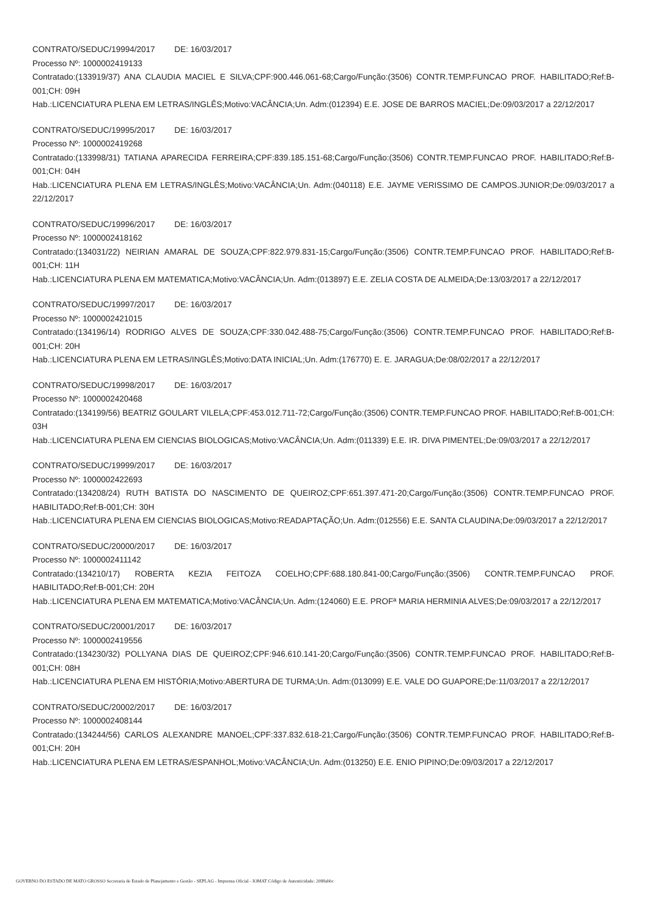CONTRATO/SEDUC/19994/2017 DE: 16/03/2017
Processo Nº: 1000002419133
Contratado:(133919/37) ANA CLAUDIA MACIEL E SILVA;CPF:900.446.061-68;Cargo/Função:(3506) CONTR.TEMP.FUNCAO PROF. HABILITADO;Ref:B-001;CH: 09H
Hab.:LICENCIATURA PLENA EM LETRAS/INGLÊS;Motivo:VACÂNCIA;Un. Adm:(012394) E.E. JOSE DE BARROS MACIEL;De:09/03/2017 a 22/12/2017
CONTRATO/SEDUC/19995/2017 DE: 16/03/2017
Processo Nº: 1000002419268
Contratado:(133998/31) TATIANA APARECIDA FERREIRA;CPF:839.185.151-68;Cargo/Função:(3506) CONTR.TEMP.FUNCAO PROF. HABILITADO;Ref:B-001;CH: 04H
Hab.:LICENCIATURA PLENA EM LETRAS/INGLÊS;Motivo:VACÂNCIA;Un. Adm:(040118) E.E. JAYME VERISSIMO DE CAMPOS.JUNIOR;De:09/03/2017 a 22/12/2017
CONTRATO/SEDUC/19996/2017 DE: 16/03/2017
Processo Nº: 1000002418162
Contratado:(134031/22) NEIRIAN AMARAL DE SOUZA;CPF:822.979.831-15;Cargo/Função:(3506) CONTR.TEMP.FUNCAO PROF. HABILITADO;Ref:B-001;CH: 11H
Hab.:LICENCIATURA PLENA EM MATEMATICA;Motivo:VACÂNCIA;Un. Adm:(013897) E.E. ZELIA COSTA DE ALMEIDA;De:13/03/2017 a 22/12/2017
CONTRATO/SEDUC/19997/2017 DE: 16/03/2017
Processo Nº: 1000002421015
Contratado:(134196/14) RODRIGO ALVES DE SOUZA;CPF:330.042.488-75;Cargo/Função:(3506) CONTR.TEMP.FUNCAO PROF. HABILITADO;Ref:B-001;CH: 20H
Hab.:LICENCIATURA PLENA EM LETRAS/INGLÊS;Motivo:DATA INICIAL;Un. Adm:(176770) E. E. JARAGUA;De:08/02/2017 a 22/12/2017
CONTRATO/SEDUC/19998/2017 DE: 16/03/2017
Processo Nº: 1000002420468
Contratado:(134199/56) BEATRIZ GOULART VILELA;CPF:453.012.711-72;Cargo/Função:(3506) CONTR.TEMP.FUNCAO PROF. HABILITADO;Ref:B-001;CH: 03H
Hab.:LICENCIATURA PLENA EM CIENCIAS BIOLOGICAS;Motivo:VACÂNCIA;Un. Adm:(011339) E.E. IR. DIVA PIMENTEL;De:09/03/2017 a 22/12/2017
CONTRATO/SEDUC/19999/2017 DE: 16/03/2017
Processo Nº: 1000002422693
Contratado:(134208/24) RUTH BATISTA DO NASCIMENTO DE QUEIROZ;CPF:651.397.471-20;Cargo/Função:(3506) CONTR.TEMP.FUNCAO PROF. HABILITADO;Ref:B-001;CH: 30H
Hab.:LICENCIATURA PLENA EM CIENCIAS BIOLOGICAS;Motivo:READAPTAÇÃO;Un. Adm:(012556) E.E. SANTA CLAUDINA;De:09/03/2017 a 22/12/2017
CONTRATO/SEDUC/20000/2017 DE: 16/03/2017
Processo Nº: 1000002411142
Contratado:(134210/17) ROBERTA KEZIA FEITOZA COELHO;CPF:688.180.841-00;Cargo/Função:(3506) CONTR.TEMP.FUNCAO PROF. HABILITADO;Ref:B-001;CH: 20H
Hab.:LICENCIATURA PLENA EM MATEMATICA;Motivo:VACÂNCIA;Un. Adm:(124060) E.E. PROFª MARIA HERMINIA ALVES;De:09/03/2017 a 22/12/2017
CONTRATO/SEDUC/20001/2017 DE: 16/03/2017
Processo Nº: 1000002419556
Contratado:(134230/32) POLLYANA DIAS DE QUEIROZ;CPF:946.610.141-20;Cargo/Função:(3506) CONTR.TEMP.FUNCAO PROF. HABILITADO;Ref:B-001;CH: 08H
Hab.:LICENCIATURA PLENA EM HISTÓRIA;Motivo:ABERTURA DE TURMA;Un. Adm:(013099) E.E. VALE DO GUAPORE;De:11/03/2017 a 22/12/2017
CONTRATO/SEDUC/20002/2017 DE: 16/03/2017
Processo Nº: 1000002408144
Contratado:(134244/56) CARLOS ALEXANDRE MANOEL;CPF:337.832.618-21;Cargo/Função:(3506) CONTR.TEMP.FUNCAO PROF. HABILITADO;Ref:B-001;CH: 20H
Hab.:LICENCIATURA PLENA EM LETRAS/ESPANHOL;Motivo:VACÂNCIA;Un. Adm:(013250) E.E. ENIO PIPINO;De:09/03/2017 a 22/12/2017
GOVERNO DO ESTADO DE MATO GROSSO Secretaria de Estado de Planejamento e Gestão - SEPLAG - Imprensa Oficial - IOMAT Código de Autenticidade: 2088abbc